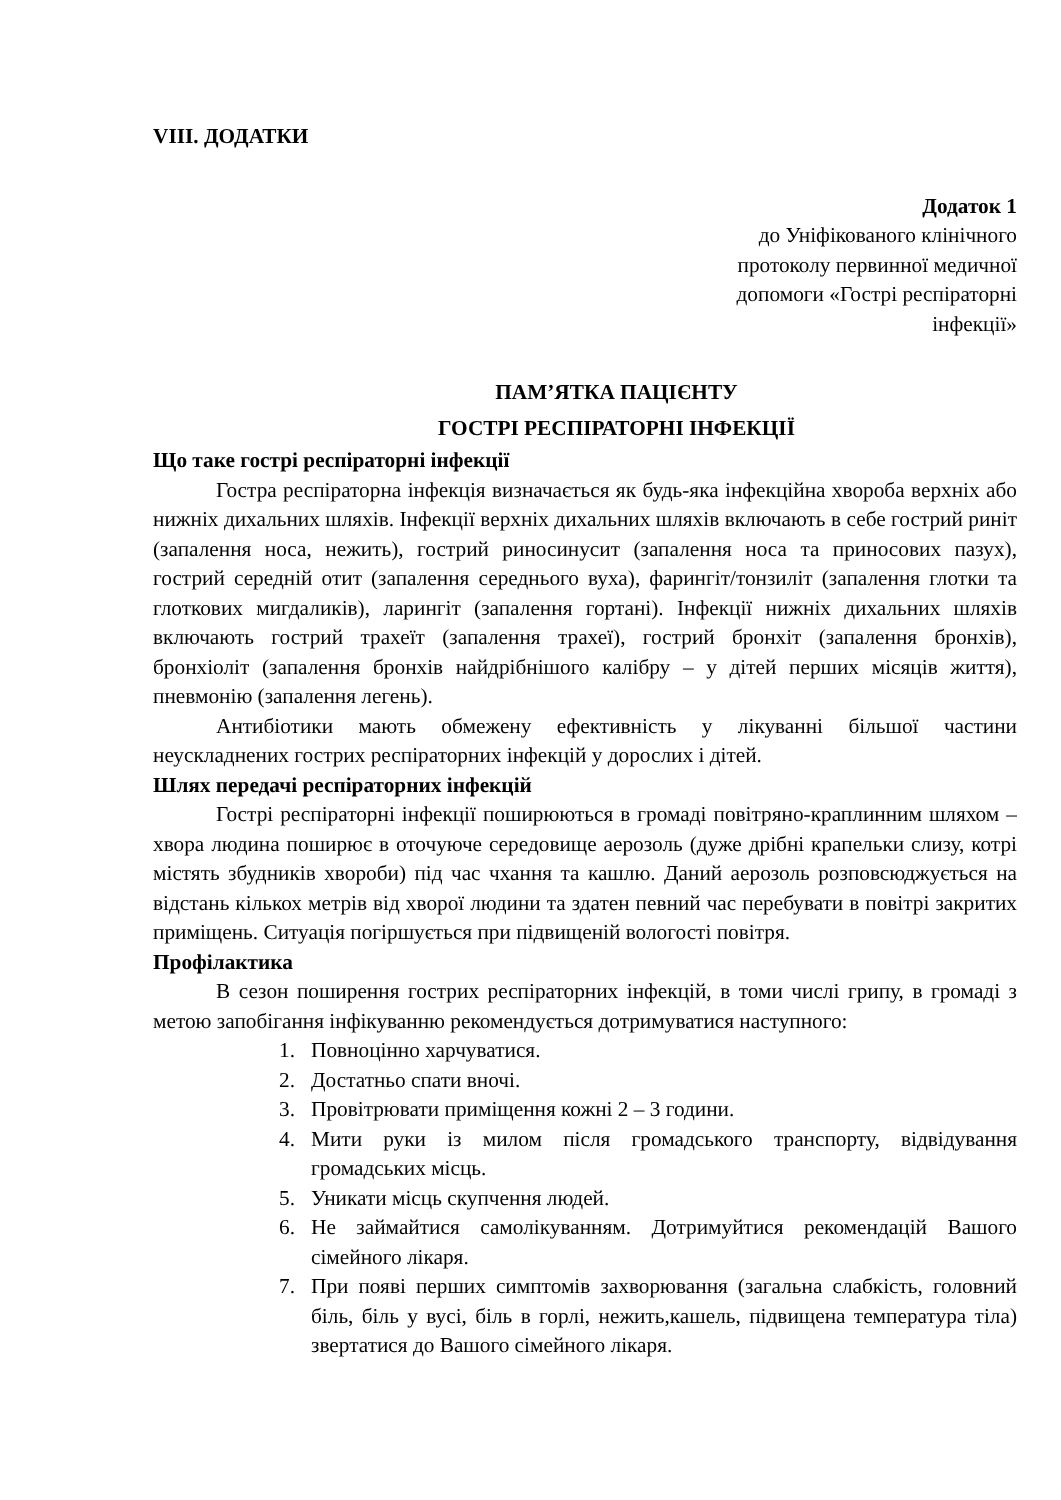VIII. ДОДАТКИ
Додаток 1
до Уніфікованого клінічного
протоколу первинної медичної
допомоги «Гострі респіраторні
інфекції»
ПАМ’ЯТКА ПАЦІЄНТУ
ГОСТРІ РЕСПІРАТОРНІ ІНФЕКЦІЇ
Що таке гострі респіраторні інфекції
Гостра респіраторна інфекція визначається як будь-яка інфекційна хвороба верхніх або нижніх дихальних шляхів. Інфекції верхніх дихальних шляхів включають в себе гострий риніт (запалення носа, нежить), гострий риносинусит (запалення носа та приносових пазух), гострий середній отит (запалення середнього вуха), фарингіт/тонзиліт (запалення глотки та глоткових мигдаликів), ларингіт (запалення гортані). Інфекції нижніх дихальних шляхів включають гострий трахеїт (запалення трахеї), гострий бронхіт (запалення бронхів), бронхіоліт (запалення бронхів найдрібнішого калібру – у дітей перших місяців життя), пневмонію (запалення легень).
Антибіотики мають обмежену ефективність у лікуванні більшої частини неускладнених гострих респіраторних інфекцій у дорослих і дітей.
Шлях передачі респіраторних інфекцій
Гострі респіраторні інфекції поширюються в громаді повітряно-краплинним шляхом – хвора людина поширює в оточуюче середовище аерозоль (дуже дрібні крапельки слизу, котрі містять збудників хвороби) під час чхання та кашлю. Даний аерозоль розповсюджується на відстань кількох метрів від хворої людини та здатен певний час перебувати в повітрі закритих приміщень. Ситуація погіршується при підвищеній вологості повітря.
Профілактика
В сезон поширення гострих респіраторних інфекцій, в томи числі грипу, в громаді з метою запобігання інфікуванню рекомендується дотримуватися наступного:
1. Повноцінно харчуватися.
2. Достатньо спати вночі.
3. Провітрювати приміщення кожні 2 – 3 години.
4. Мити руки із милом після громадського транспорту, відвідування громадських місць.
5. Уникати місць скупчення людей.
6. Не займайтися самолікуванням. Дотримуйтися рекомендацій Вашого сімейного лікаря.
7. При появі перших симптомів захворювання (загальна слабкість, головний біль, біль у вусі, біль в горлі, нежить,кашель, підвищена температура тіла) звертатися до Вашого сімейного лікаря.